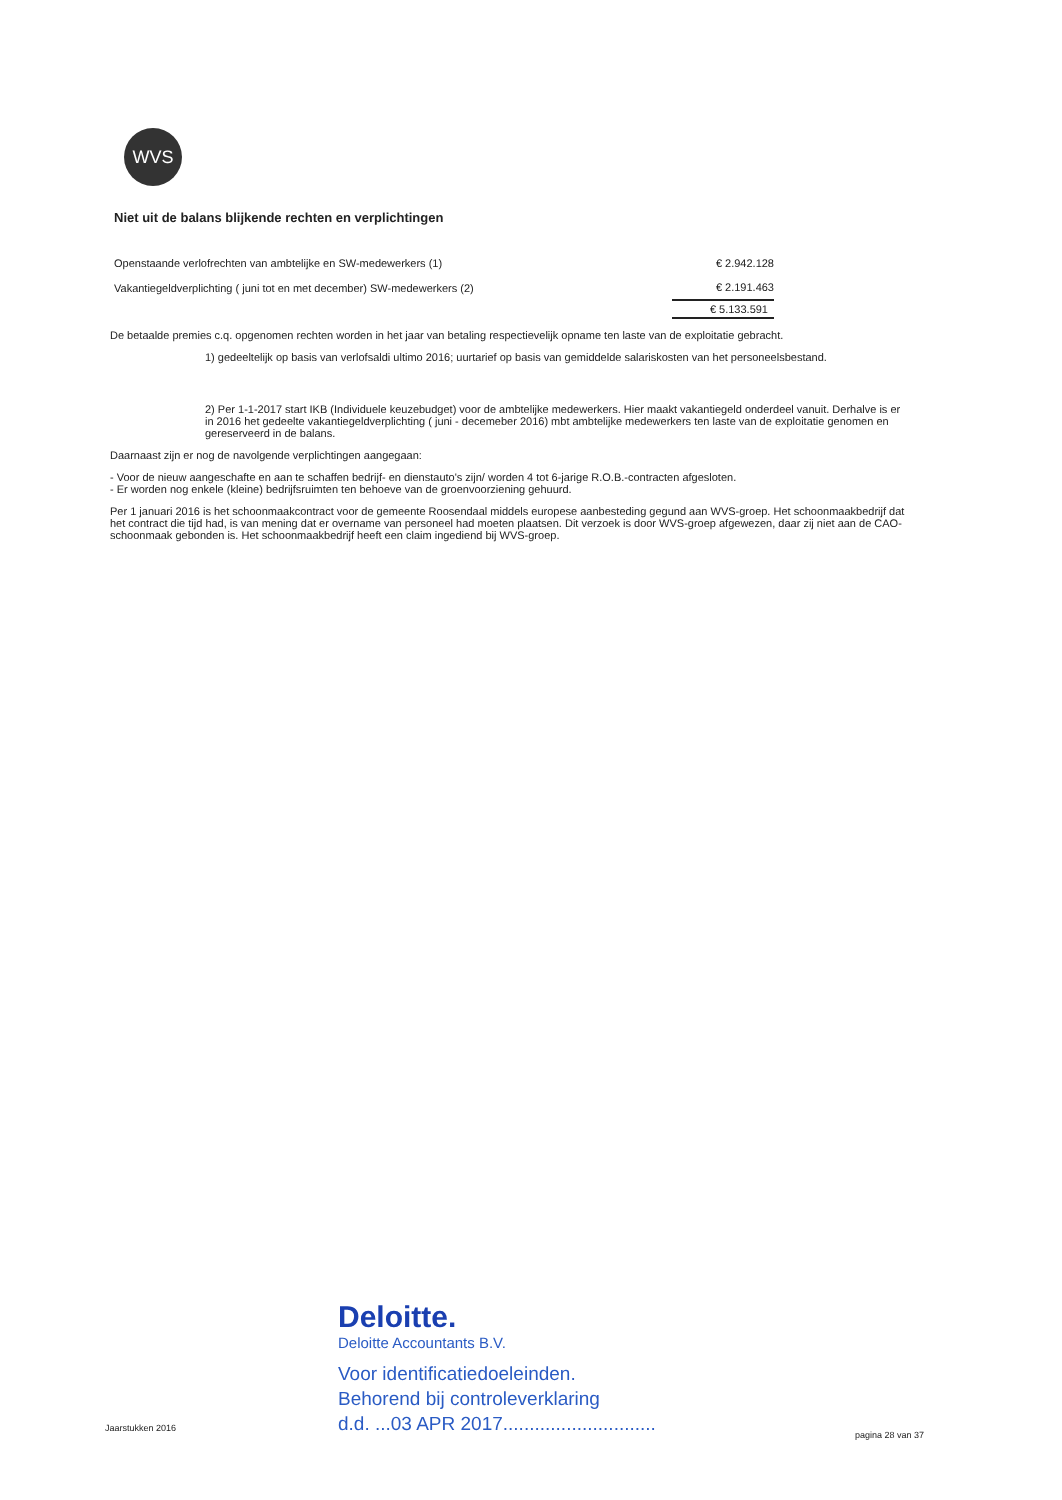WVS
Niet uit de balans blijkende rechten en verplichtingen
| Openstaande verlofrechten van ambtelijke en SW-medewerkers (1) | € 2.942.128 |
| Vakantiegeldverplichting ( juni tot en met december) SW-medewerkers (2) | € 2.191.463 |
| | € 5.133.591 |
De betaalde premies c.q. opgenomen rechten worden in het jaar van betaling respectievelijk opname ten laste van de exploitatie gebracht.
1) gedeeltelijk op basis van verlofsaldi ultimo 2016; uurtarief op basis van gemiddelde salariskosten van het personeelsbestand.
2) Per 1-1-2017 start IKB (Individuele keuzebudget) voor de ambtelijke medewerkers. Hier maakt vakantiegeld onderdeel vanuit. Derhalve is er in 2016 het gedeelte vakantiegeldverplichting ( juni - decemeber 2016) mbt ambtelijke medewerkers ten laste van de exploitatie genomen en gereserveerd in de balans.
Daarnaast zijn er nog de navolgende verplichtingen aangegaan:
- Voor de nieuw aangeschafte en aan te schaffen bedrijf- en dienstauto's zijn/ worden 4 tot 6-jarige R.O.B.-contracten afgesloten.
- Er worden nog enkele (kleine) bedrijfsruimten ten behoeve van de groenvoorziening gehuurd.
Per 1 januari 2016 is het schoonmaakcontract voor de gemeente Roosendaal middels europese aanbesteding gegund aan WVS-groep. Het schoonmaakbedrijf dat het contract die tijd had, is van mening dat er overname van personeel had moeten plaatsen. Dit verzoek is door WVS-groep afgewezen, daar zij niet aan de CAO-schoonmaak gebonden is. Het schoonmaakbedrijf heeft een claim ingediend bij WVS-groep.
Deloitte.
Deloitte Accountants B.V.
Voor identificatiedoeleinden.
Behorend bij controleverklaring
d.d. ...03 APR 2017.............................
Jaarstukken 2016
pagina 28 van 37